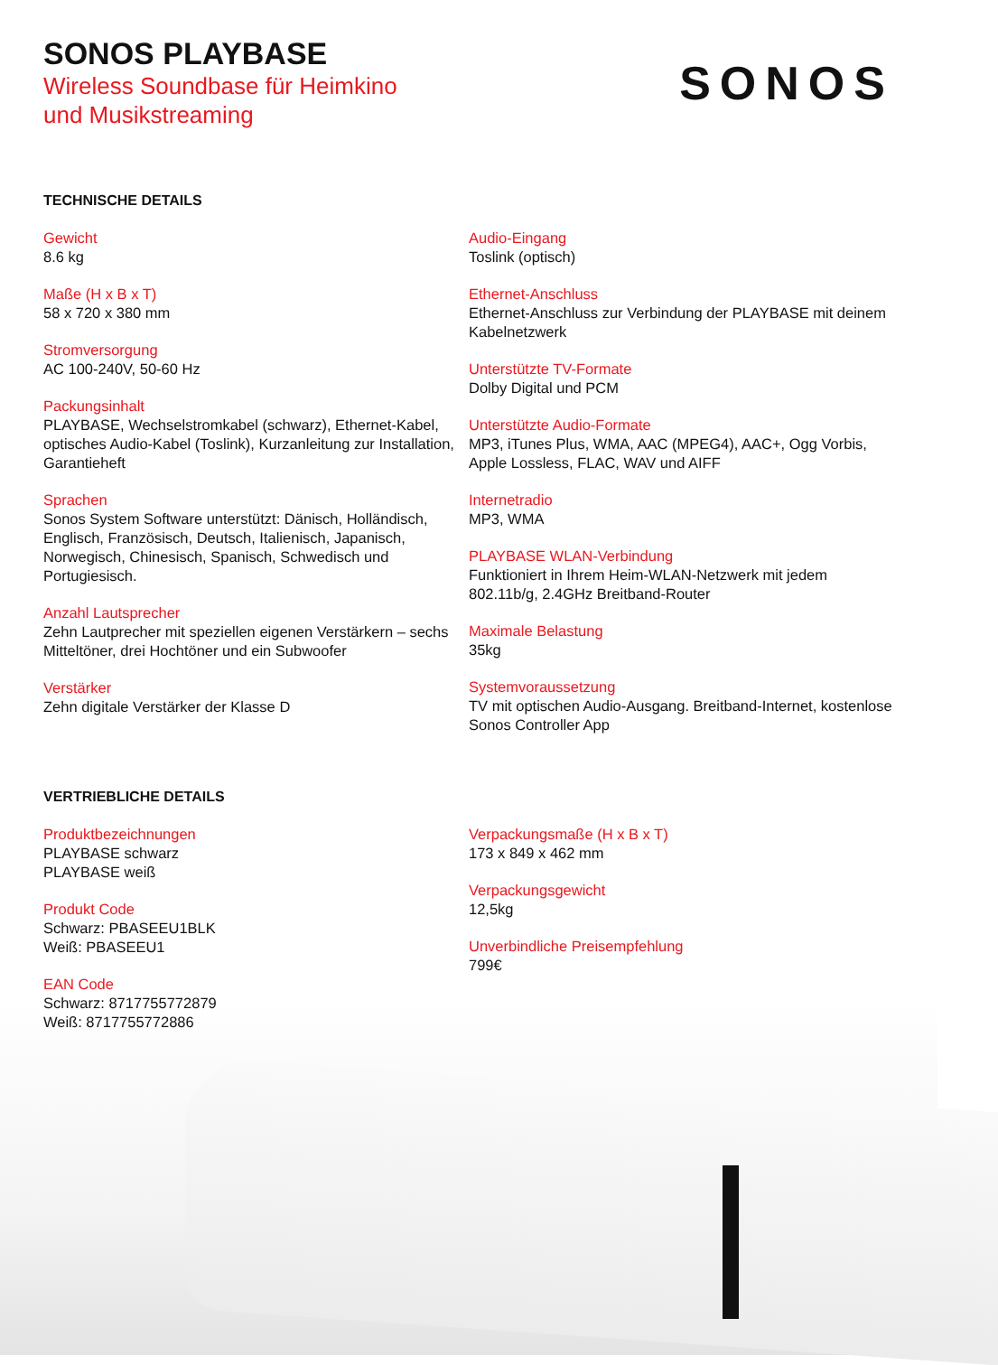SONOS PLAYBASE
Wireless Soundbase für Heimkino
und Musikstreaming
SONOS
TECHNISCHE DETAILS
Gewicht
8.6 kg
Maße (H x B x T)
58 x 720 x 380 mm
Stromversorgung
AC 100-240V, 50-60 Hz
Packungsinhalt
PLAYBASE, Wechselstromkabel (schwarz), Ethernet-Kabel, optisches Audio-Kabel (Toslink), Kurzanleitung zur Installation, Garantieheft
Sprachen
Sonos System Software unterstützt: Dänisch, Holländisch, Englisch, Französisch, Deutsch, Italienisch, Japanisch, Norwegisch, Chinesisch, Spanisch, Schwedisch und Portugiesisch.
Anzahl Lautsprecher
Zehn Lautprecher mit speziellen eigenen Verstärkern – sechs Mitteltöner, drei Hochtöner und ein Subwoofer
Verstärker
Zehn digitale Verstärker der Klasse D
Audio-Eingang
Toslink (optisch)
Ethernet-Anschluss
Ethernet-Anschluss zur Verbindung der PLAYBASE mit deinem Kabelnetzwerk
Unterstützte TV-Formate
Dolby Digital und PCM
Unterstützte Audio-Formate
MP3, iTunes Plus, WMA, AAC (MPEG4), AAC+, Ogg Vorbis, Apple Lossless, FLAC, WAV und AIFF
Internetradio
MP3, WMA
PLAYBASE WLAN-Verbindung
Funktioniert in Ihrem Heim-WLAN-Netzwerk mit jedem 802.11b/g, 2.4GHz Breitband-Router
Maximale Belastung
35kg
Systemvoraussetzung
TV mit optischen Audio-Ausgang. Breitband-Internet, kostenlose Sonos Controller App
VERTRIEBLICHE DETAILS
Produktbezeichnungen
PLAYBASE schwarz
PLAYBASE weiß
Produkt Code
Schwarz: PBASEEU1BLK
Weiß: PBASEEU1
EAN Code
Schwarz: 8717755772879
Weiß: 8717755772886
Verpackungsmaße (H x B x T)
173 x 849 x 462 mm
Verpackungsgewicht
12,5kg
Unverbindliche Preisempfehlung
799€